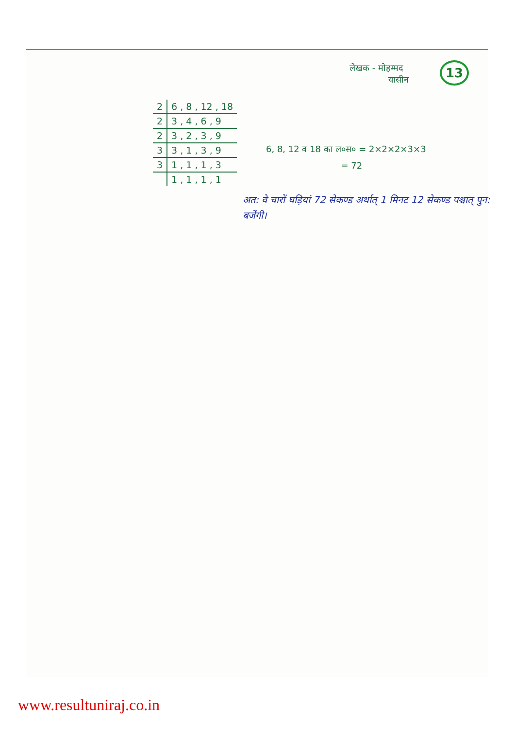लेखक - मोहम्मद
यासीन
13
| 2 | 6 , 8 , 12 , 18 |
| 2 | 3 , 4 , 6 , 9 |
| 2 | 3 , 2 , 3 , 9 |
| 3 | 3 , 1 , 3 , 9 |
| 3 | 1 , 1 , 1 , 3 |
| | 1 , 1 , 1 , 1 |
6, 8, 12 व 18 का ल०स० = 2×2×2×3×3
= 72
अत: वे चारों घड़ियां 72 सेकण्ड अर्थात् 1 मिनट 12 सेकण्ड पश्चात् पुन: बजेंगी।
www.resultuniraj.co.in